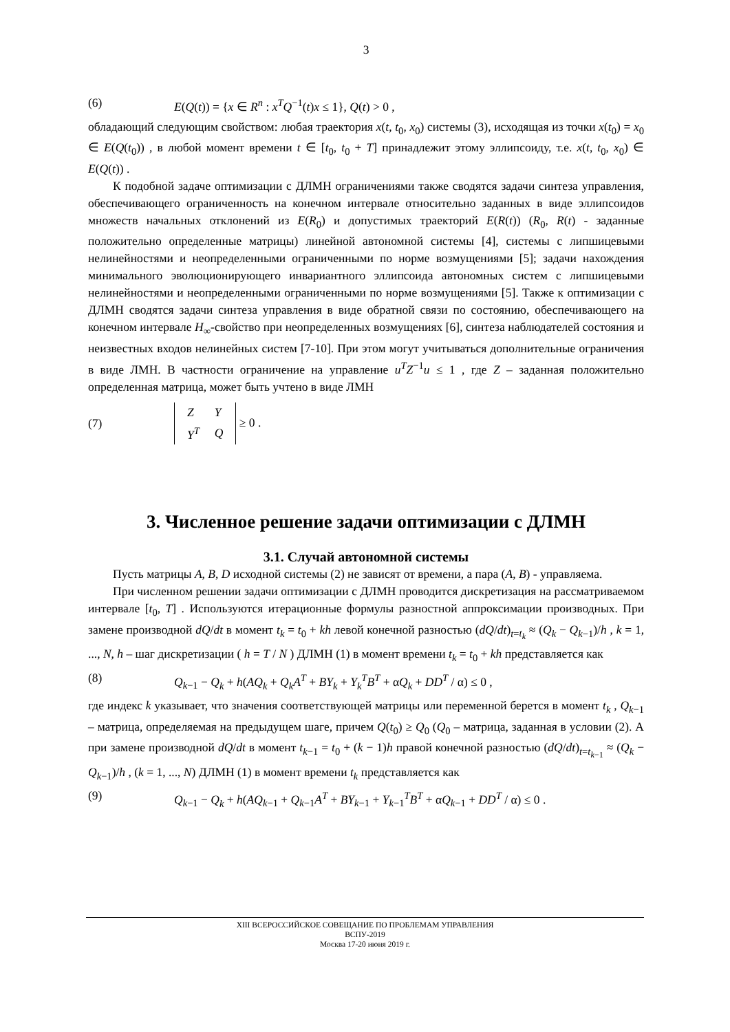3
(6) E(Q(t)) = {x ∈ R<sup>n</sup> : x<sup>T</sup>Q<sup>−1</sup>(t)x ≤ 1}, Q(t) > 0 ,
обладающий следующим свойством: любая траектория x(t, t<sub>0</sub>, x<sub>0</sub>) системы (3), исходящая из точки x(t<sub>0</sub>) = x<sub>0</sub> ∈ E(Q(t<sub>0</sub>)) , в любой момент времени t ∈ [t<sub>0</sub>, t<sub>0</sub> + T] принадлежит этому эллипсоиду, т.е. x(t, t<sub>0</sub>, x<sub>0</sub>) ∈ E(Q(t)) .
К подобной задаче оптимизации с ДЛМН ограничениями также сводятся задачи синтеза управления, обеспечивающего ограниченность на конечном интервале относительно заданных в виде эллипсоидов множеств начальных отклонений из E(R<sub>0</sub>) и допустимых траекторий E(R(t)) (R<sub>0</sub>, R(t) - заданные положительно определенные матрицы) линейной автономной системы [4], системы с липшицевыми нелинейностями и неопределенными ограниченными по норме возмущениями [5]; задачи нахождения минимального эволюционирующего инвариантного эллипсоида автономных систем с липшицевыми нелинейностями и неопределенными ограниченными по норме возмущениями [5]. Также к оптимизации с ДЛМН сводятся задачи синтеза управления в виде обратной связи по состоянию, обеспечивающего на конечном интервале H<sub>∞</sub>-свойство при неопределенных возмущениях [6], синтеза наблюдателей состояния и неизвестных входов нелинейных систем [7-10]. При этом могут учитываться дополнительные ограничения в виде ЛМН. В частности ограничение на управление u<sup>T</sup>Z<sup>−1</sup>u ≤ 1 , где Z – заданная положительно определенная матрица, может быть учтено в виде ЛМН
(7)
| Z | Y |
| Y<sup>T</sup> | Q |
≥ 0 .
3. Численное решение задачи оптимизации с ДЛМН
3.1. Случай автономной системы
Пусть матрицы A, B, D исходной системы (2) не зависят от времени, а пара (A, B) - управляема.
При численном решении задачи оптимизации с ДЛМН проводится дискретизация на рассматриваемом интервале [t<sub>0</sub>, T] . Используются итерационные формулы разностной аппроксимации производных. При замене производной dQ/dt в момент t<sub>k</sub> = t<sub>0</sub> + kh левой конечной разностью (dQ/dt)<sub>t=t<sub>k</sub></sub> ≈ (Q<sub>k</sub> − Q<sub>k−1</sub>)/h , k = 1, ..., N, h – шаг дискретизации ( h = T / N ) ДЛМН (1) в момент времени t<sub>k</sub> = t<sub>0</sub> + kh представляется как
(8) Q<sub>k−1</sub> − Q<sub>k</sub> + h(AQ<sub>k</sub> + Q<sub>k</sub>A<sup>T</sup> + BY<sub>k</sub> + Y<sub>k</sub><sup>T</sup>B<sup>T</sup> + αQ<sub>k</sub> + DD<sup>T</sup> / α) ≤ 0 ,
где индекс k указывает, что значения соответствующей матрицы или переменной берется в момент t<sub>k</sub> , Q<sub>k−1</sub> – матрица, определяемая на предыдущем шаге, причем Q(t<sub>0</sub>) ≥ Q<sub>0</sub> (Q<sub>0</sub> – матрица, заданная в условии (2). А при замене производной dQ/dt в момент t<sub>k−1</sub> = t<sub>0</sub> + (k − 1)h правой конечной разностью (dQ/dt)<sub>t=t<sub>k−1</sub></sub> ≈ (Q<sub>k</sub> − Q<sub>k−1</sub>)/h , (k = 1, ..., N) ДЛМН (1) в момент времени t<sub>k</sub> представляется как
(9) Q<sub>k−1</sub> − Q<sub>k</sub> + h(AQ<sub>k−1</sub> + Q<sub>k−1</sub>A<sup>T</sup> + BY<sub>k−1</sub> + Y<sub>k−1</sub><sup>T</sup>B<sup>T</sup> + αQ<sub>k−1</sub> + DD<sup>T</sup> / α) ≤ 0 .
XIII ВСЕРОССИЙСКОЕ СОВЕЩАНИЕ ПО ПРОБЛЕМАМ УПРАВЛЕНИЯ
ВСПУ-2019
Москва 17-20 июня 2019 г.